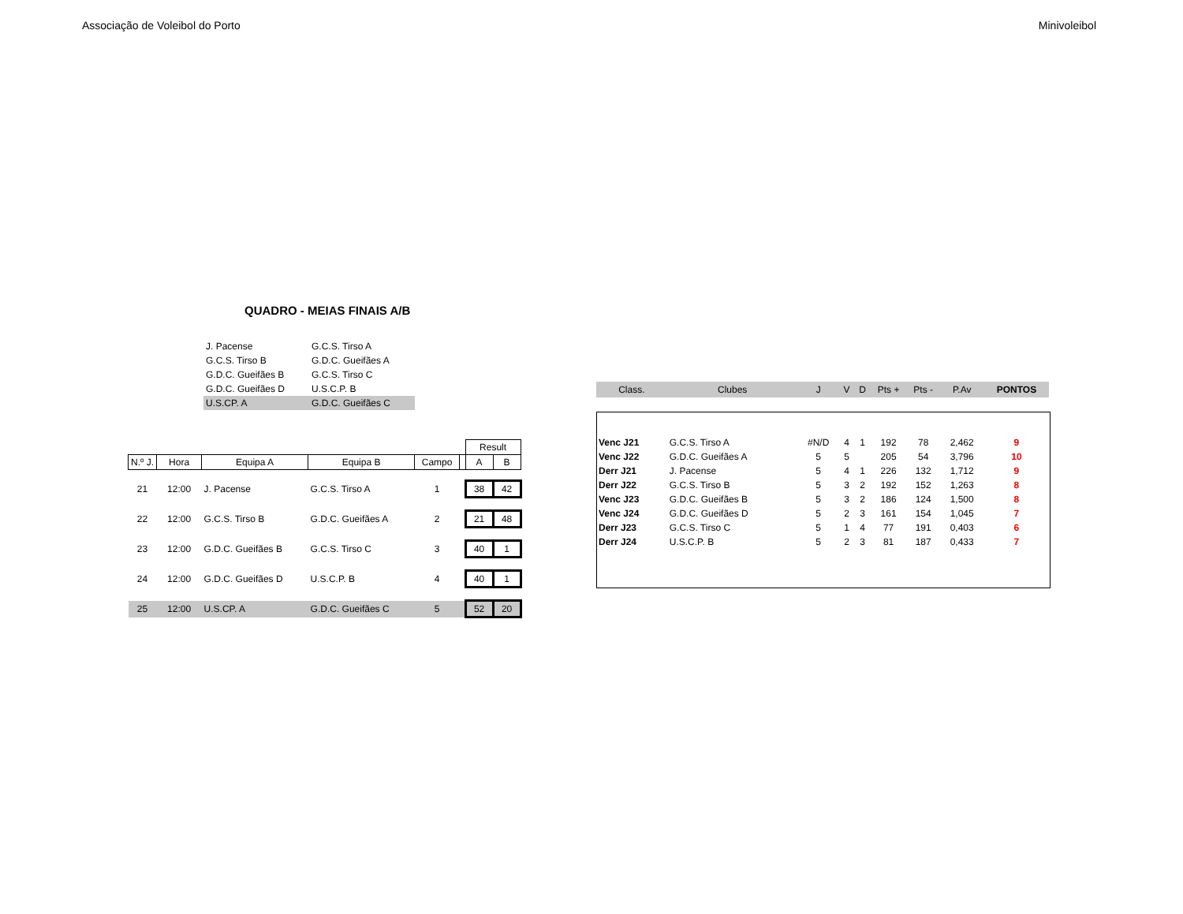Associação de Voleibol do Porto Minivoleibol
QUADRO - MEIAS FINAIS A/B
| J. Pacense | G.C.S. Tirso A |
| G.C.S. Tirso B | G.D.C. Gueifães A |
| G.D.C. Gueifães B | G.C.S. Tirso C |
| G.D.C. Gueifães D | U.S.C.P. B |
| U.S.CP. A | G.D.C. Gueifães C |
| | | | | | | Result | |
| --- | --- | --- | --- | --- | --- | --- | --- |
| N.º J. | Hora | Equipa A | Equipa B | Campo | | A | B |
| 21 | 12:00 | J. Pacense | G.C.S. Tirso A | 1 | | 38 | 42 |
| 22 | 12:00 | G.C.S. Tirso B | G.D.C. Gueifães A | 2 | | 21 | 48 |
| 23 | 12:00 | G.D.C. Gueifães B | G.C.S. Tirso C | 3 | | 40 | 1 |
| 24 | 12:00 | G.D.C. Gueifães D | U.S.C.P. B | 4 | | 40 | 1 |
| 25 | 12:00 | U.S.CP. A | G.D.C. Gueifães C | 5 | | 52 | 20 |
| Class. | Clubes | J | V | D | Pts + | Pts - | P.Av | PONTOS |
| --- | --- | --- | --- | --- | --- | --- | --- | --- |
| Venc J21 | G.C.S. Tirso A | #N/D | 4 | 1 | 192 | 78 | 2,462 | 9 |
| Venc J22 | G.D.C. Gueifães A | 5 | 5 | | 205 | 54 | 3,796 | 10 |
| Derr J21 | J. Pacense | 5 | 4 | 1 | 226 | 132 | 1,712 | 9 |
| Derr J22 | G.C.S. Tirso B | 5 | 3 | 2 | 192 | 152 | 1,263 | 8 |
| Venc J23 | G.D.C. Gueifães B | 5 | 3 | 2 | 186 | 124 | 1,500 | 8 |
| Venc J24 | G.D.C. Gueifães D | 5 | 2 | 3 | 161 | 154 | 1,045 | 7 |
| Derr J23 | G.C.S. Tirso C | 5 | 1 | 4 | 77 | 191 | 0,403 | 6 |
| Derr J24 | U.S.C.P. B | 5 | 2 | 3 | 81 | 187 | 0,433 | 7 |